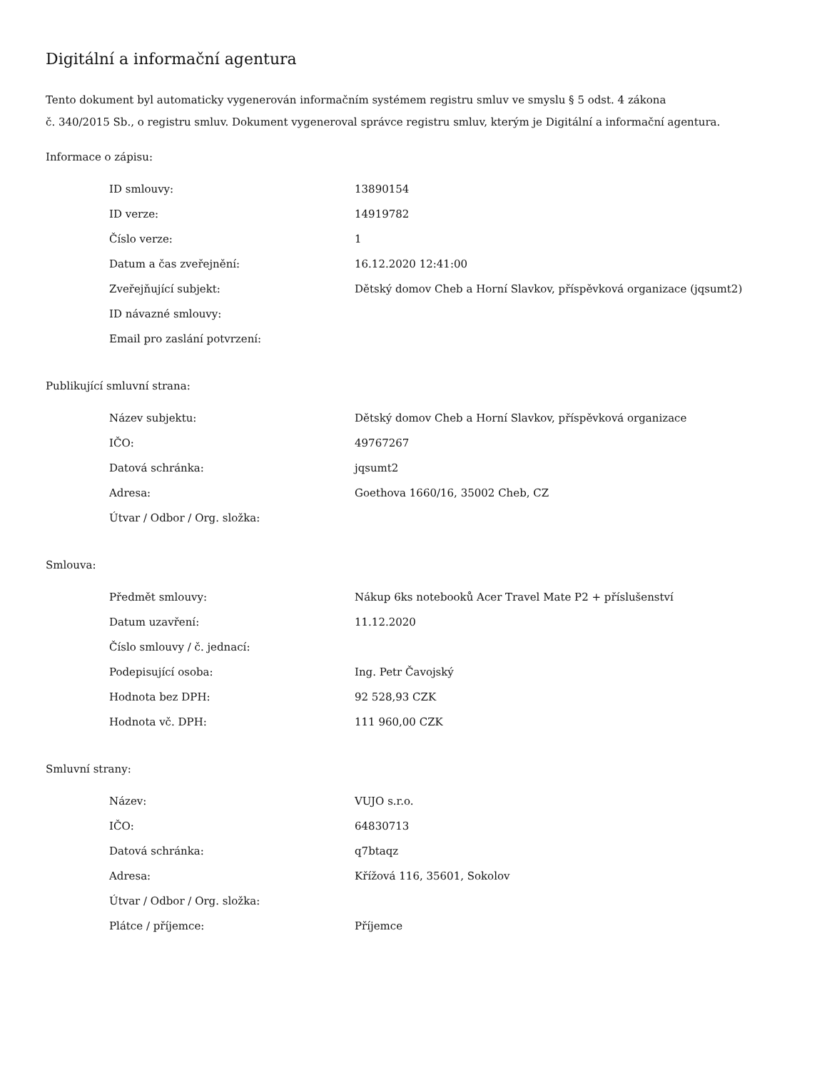Digitální a informační agentura
Tento dokument byl automaticky vygenerován informačním systémem registru smluv ve smyslu § 5 odst. 4 zákona
č. 340/2015 Sb., o registru smluv. Dokument vygeneroval správce registru smluv, kterým je Digitální a informační agentura.
Informace o zápisu:
| ID smlouvy: | 13890154 |
| ID verze: | 14919782 |
| Číslo verze: | 1 |
| Datum a čas zveřejnění: | 16.12.2020 12:41:00 |
| Zveřejňující subjekt: | Dětský domov Cheb a Horní Slavkov, příspěvková organizace (jqsumt2) |
| ID návazné smlouvy: | |
| Email pro zaslání potvrzení: | |
Publikující smluvní strana:
| Název subjektu: | Dětský domov Cheb a Horní Slavkov, příspěvková organizace |
| IČO: | 49767267 |
| Datová schránka: | jqsumt2 |
| Adresa: | Goethova 1660/16, 35002 Cheb, CZ |
| Útvar / Odbor / Org. složka: | |
Smlouva:
| Předmět smlouvy: | Nákup 6ks notebooků Acer Travel Mate P2 + příslušenství |
| Datum uzavření: | 11.12.2020 |
| Číslo smlouvy / č. jednací: | |
| Podepisující osoba: | Ing. Petr Čavojský |
| Hodnota bez DPH: | 92 528,93 CZK |
| Hodnota vč. DPH: | 111 960,00 CZK |
Smluvní strany:
| Název: | VUJO s.r.o. |
| IČO: | 64830713 |
| Datová schránka: | q7btaqz |
| Adresa: | Křížová 116, 35601, Sokolov |
| Útvar / Odbor / Org. složka: | |
| Plátce / příjemce: | Příjemce |